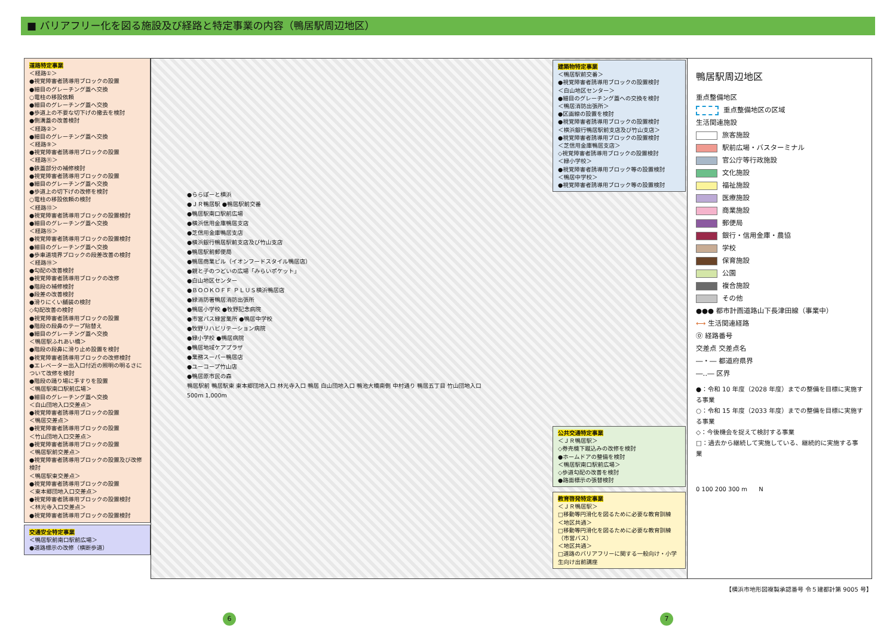■ バリアフリー化を図る施設及び経路と特定事業の内容（鴨居駅周辺地区）
道路特定事業
＜経路①＞
●視覚障害者誘導用ブロックの設置
●細目のグレーチング蓋へ交換
○電柱の移設依頼
●細目のグレーチング蓋へ交換
●歩道上の不要な切下げの撤去を検討
●側溝蓋の改善検討
＜経路②＞
●細目のグレーチング蓋へ交換
＜経路⑨＞
●視覚障害者誘導用ブロックの設置
＜経路⑪＞
●鉄蓋部分の補修検討
●視覚障害者誘導用ブロックの設置
●細目のグレーチング蓋へ交換
●歩道上の切下げの改修を検討
○電柱の移設依頼の検討
＜経路⑬＞
●視覚障害者誘導用ブロックの設置検討
●細目のグレーチング蓋へ交換
＜経路⑮＞
●視覚障害者誘導用ブロックの設置検討
●細目のグレーチング蓋へ交換
●歩車道境界ブロックの段差改善の検討
＜経路⑲＞
●勾配の改善検討
●視覚障害者誘導用ブロックの改修
●階段の補修検討
●段差の改善検討
●滑りにくい舗装の検討
◇勾配改善の検討
●視覚障害者誘導用ブロックの設置
●階段の段鼻のテープ貼替え
●細目のグレーチング蓋へ交換
＜鴨居駅ふれあい橋＞
●階段の段鼻に滑り止め設置を検討
●視覚障害者誘導用ブロックの改修検討
●エレベーター出入口付近の照明の明るさについて改修を検討
●階段の踊り場に手すりを設置
＜鴨居駅南口駅前広場＞
●細目のグレーチング蓋へ交換
＜白山団地入口交差点＞
●視覚障害者誘導用ブロックの設置
＜鴨居交差点＞
●視覚障害者誘導用ブロックの設置
＜竹山団地入口交差点＞
●視覚障害者誘導用ブロックの設置
＜鴨居駅前交差点＞
●視覚障害者誘導用ブロックの設置及び改修検討
＜鴨居駅東交差点＞
●視覚障害者誘導用ブロックの設置
＜東本郷団地入口交差点＞
●視覚障害者誘導用ブロックの設置検討
＜林光寺入口交差点＞
●視覚障害者誘導用ブロックの設置検討
交通安全特定事業
＜鴨居駅前南口駅前広場＞
●道路標示の改修（横断歩道）
●ららぽーと横浜
●ＪＲ鴨居駅 ●鴨居駅前交番
●鴨居駅南口駅前広場
●横浜信用金庫鴨居支店
●芝信用金庫鴨居支店
●横浜銀行鴨居駅前支店及び竹山支店
●鴨居駅前郵便局
●鴨居商業ビル（イオンフードスタイル鴨居店）
●親と子のつどいの広場「みらいポケット」
●白山地区センター
●ＢＯＯＫＯＦＦ ＰＬＵＳ横浜鴨居店
●緑消防署鴨居消防出張所
●鴨居小学校 ●牧野記念病院
●市営バス緑営業所 ●鴨居中学校
●牧野リハビリテーション病院
●緑小学校 ●鴨居病院
●鴨居地域ケアプラザ
●業務スーパー鴨居店
●ユーコープ竹山店
●鴨居原市民の森
鴨居駅前 鴨居駅東 東本郷団地入口 林光寺入口 鴨居 白山団地入口 鴨池大橋南側 中村通り 鴨居五丁目 竹山団地入口
500m 1,000m
建築物特定事業
＜鴨居駅前交番＞
●視覚障害者誘導用ブロックの設置検討
＜白山地区センター＞
●細目のグレーチング蓋への交換を検討
＜鴨居消防出張所＞
●区画線の設置を検討
●視覚障害者誘導用ブロックの設置検討
＜横浜銀行鴨居駅前支店及び竹山支店＞
●視覚障害者誘導用ブロックの設置検討
＜芝信用金庫鴨居支店＞
◇視覚障害者誘導用ブロックの設置検討
＜緑小学校＞
●視覚障害者誘導用ブロック等の設置検討
＜鴨居中学校＞
●視覚障害者誘導用ブロック等の設置検討
公共交通特定事業
＜ＪＲ鴨居駅＞
◇券売機下蹴込みの改修を検討
●ホームドアの整備を検討
＜鴨居駅南口駅前広場＞
◇歩道勾配の改善を検討
●路面標示の張替検討
教育啓発特定事業
＜ＪＲ鴨居駅＞
□移動等円滑化を図るために必要な教育訓練
＜地区共通＞
□移動等円滑化を図るために必要な教育訓練（市営バス）
＜地区共通＞
□道路のバリアフリーに関する一般向け・小学生向け出前講座
鴨居駅周辺地区
重点整備地区
重点整備地区の区域
生活関連施設
旅客施設
駅前広場・バスターミナル
官公庁等行政施設
文化施設
福祉施設
医療施設
商業施設
郵便局
銀行・信用金庫・農協
学校
保育施設
公園
複合施設
その他
●●● 都市計画道路山下長津田線（事業中）
⟷ 生活関連経路
⓪ 経路番号
交差点 交差点名
―・― 都道府県界
―‥― 区界
●：令和 10 年度（2028 年度）までの整備を目標に実施する事業
○：令和 15 年度（2033 年度）までの整備を目標に実施する事業
◇：今後機会を捉えて検討する事業
□：過去から継続して実施している、継続的に実施する事業
0 100 200 300 m N
【横浜市地形図複製承認番号 令５建都計第 9005 号】
6 7